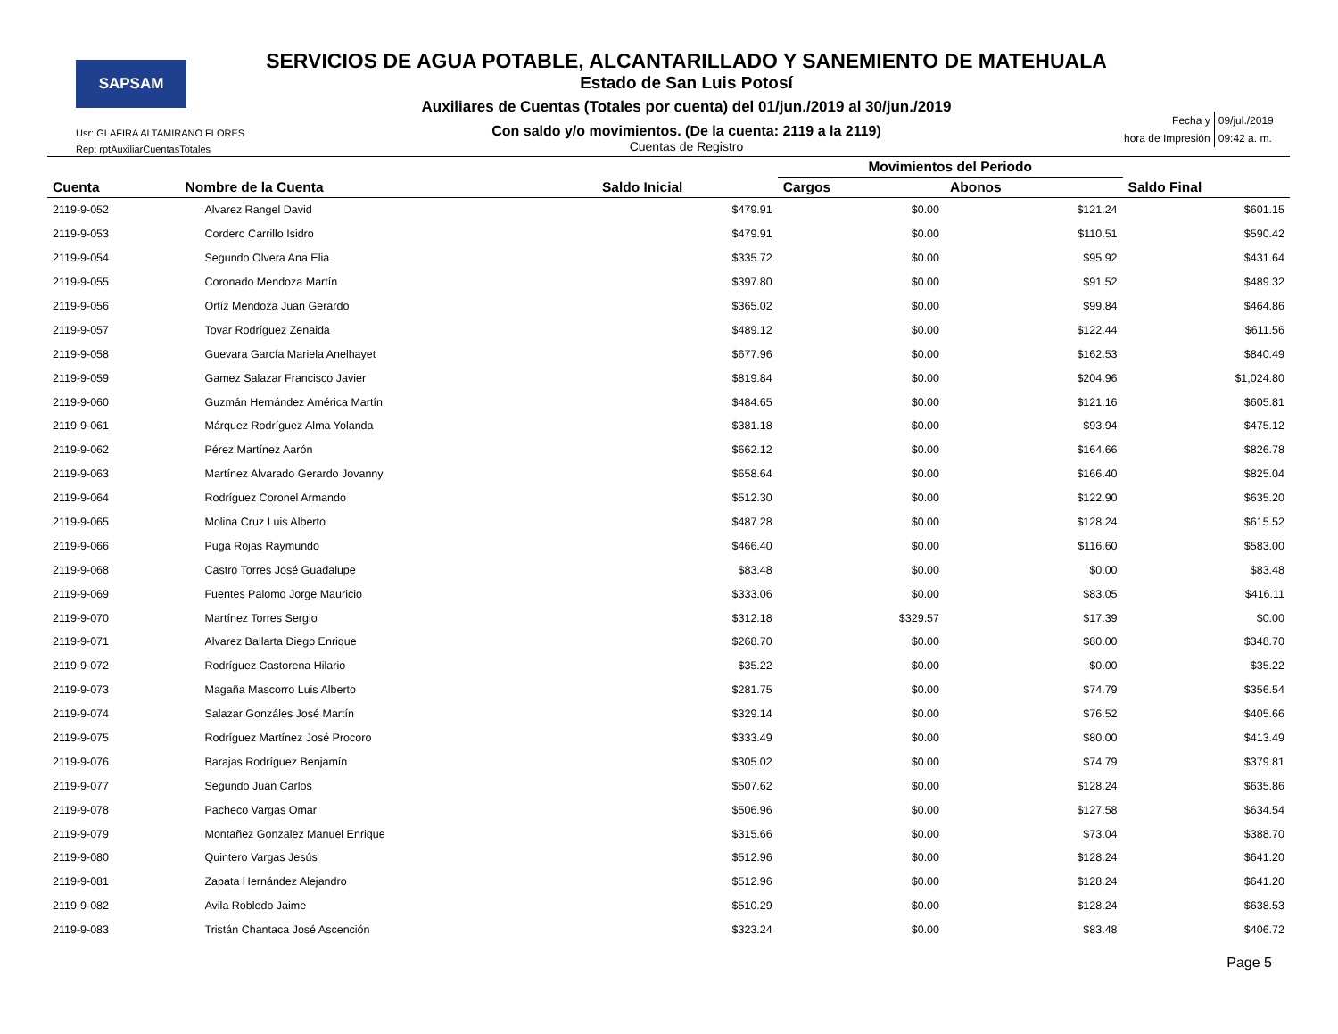SAPSAM
Usr: GLAFIRA ALTAMIRANO FLORES
Rep: rptAuxiliarCuentasTotales
SERVICIOS DE AGUA POTABLE, ALCANTARILLADO Y SANEMIENTO DE MATEHUALA
Estado de San Luis Potosí
Auxiliares de Cuentas (Totales por cuenta) del 01/jun./2019 al 30/jun./2019
Con saldo y/o movimientos. (De la cuenta: 2119 a la 2119)
Cuentas de Registro
| Fecha y | 09/jul./2019 |
| hora de Impresión | 09:42 a. m. |
| | | | Movimientos del Periodo | | |
| --- | --- | --- | --- | --- | --- |
| Cuenta | Nombre de la Cuenta | Saldo Inicial | Cargos | Abonos | Saldo Final |
| 2119-9-052 | Alvarez Rangel David | $479.91 | $0.00 | $121.24 | $601.15 |
| 2119-9-053 | Cordero Carrillo Isidro | $479.91 | $0.00 | $110.51 | $590.42 |
| 2119-9-054 | Segundo Olvera Ana Elia | $335.72 | $0.00 | $95.92 | $431.64 |
| 2119-9-055 | Coronado Mendoza Martín | $397.80 | $0.00 | $91.52 | $489.32 |
| 2119-9-056 | Ortíz Mendoza Juan Gerardo | $365.02 | $0.00 | $99.84 | $464.86 |
| 2119-9-057 | Tovar Rodríguez Zenaida | $489.12 | $0.00 | $122.44 | $611.56 |
| 2119-9-058 | Guevara García Mariela Anelhayet | $677.96 | $0.00 | $162.53 | $840.49 |
| 2119-9-059 | Gamez Salazar Francisco Javier | $819.84 | $0.00 | $204.96 | $1,024.80 |
| 2119-9-060 | Guzmán Hernández América Martín | $484.65 | $0.00 | $121.16 | $605.81 |
| 2119-9-061 | Márquez Rodríguez Alma Yolanda | $381.18 | $0.00 | $93.94 | $475.12 |
| 2119-9-062 | Pérez Martínez Aarón | $662.12 | $0.00 | $164.66 | $826.78 |
| 2119-9-063 | Martínez Alvarado Gerardo Jovanny | $658.64 | $0.00 | $166.40 | $825.04 |
| 2119-9-064 | Rodríguez Coronel Armando | $512.30 | $0.00 | $122.90 | $635.20 |
| 2119-9-065 | Molina Cruz Luis Alberto | $487.28 | $0.00 | $128.24 | $615.52 |
| 2119-9-066 | Puga Rojas Raymundo | $466.40 | $0.00 | $116.60 | $583.00 |
| 2119-9-068 | Castro Torres José Guadalupe | $83.48 | $0.00 | $0.00 | $83.48 |
| 2119-9-069 | Fuentes Palomo Jorge Mauricio | $333.06 | $0.00 | $83.05 | $416.11 |
| 2119-9-070 | Martínez Torres Sergio | $312.18 | $329.57 | $17.39 | $0.00 |
| 2119-9-071 | Alvarez Ballarta Diego Enrique | $268.70 | $0.00 | $80.00 | $348.70 |
| 2119-9-072 | Rodríguez Castorena Hilario | $35.22 | $0.00 | $0.00 | $35.22 |
| 2119-9-073 | Magaña Mascorro Luis Alberto | $281.75 | $0.00 | $74.79 | $356.54 |
| 2119-9-074 | Salazar Gonzáles José Martín | $329.14 | $0.00 | $76.52 | $405.66 |
| 2119-9-075 | Rodríguez Martínez José Procoro | $333.49 | $0.00 | $80.00 | $413.49 |
| 2119-9-076 | Barajas Rodríguez Benjamín | $305.02 | $0.00 | $74.79 | $379.81 |
| 2119-9-077 | Segundo Juan Carlos | $507.62 | $0.00 | $128.24 | $635.86 |
| 2119-9-078 | Pacheco Vargas Omar | $506.96 | $0.00 | $127.58 | $634.54 |
| 2119-9-079 | Montañez Gonzalez Manuel Enrique | $315.66 | $0.00 | $73.04 | $388.70 |
| 2119-9-080 | Quintero Vargas Jesús | $512.96 | $0.00 | $128.24 | $641.20 |
| 2119-9-081 | Zapata Hernández Alejandro | $512.96 | $0.00 | $128.24 | $641.20 |
| 2119-9-082 | Avila Robledo Jaime | $510.29 | $0.00 | $128.24 | $638.53 |
| 2119-9-083 | Tristán Chantaca José Ascención | $323.24 | $0.00 | $83.48 | $406.72 |
Page 5